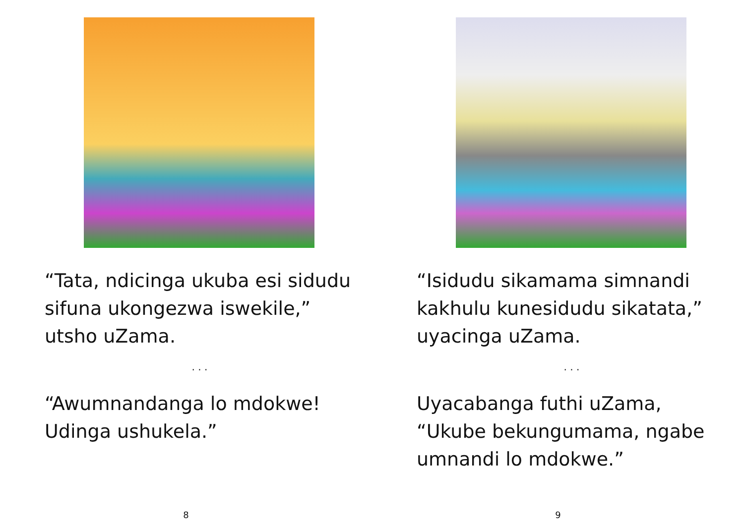“Tata, ndicinga ukuba esi sidudu sifuna ukongezwa iswekile,” utsho uZama.
. . .
“Awumnandanga lo mdokwe! Udinga ushukela.”
8
“Isidudu sikamama simnandi kakhulu kunesidudu sikatata,” uyacinga uZama.
. . .
Uyacabanga futhi uZama, “Ukube bekungumama, ngabe umnandi lo mdokwe.”
9